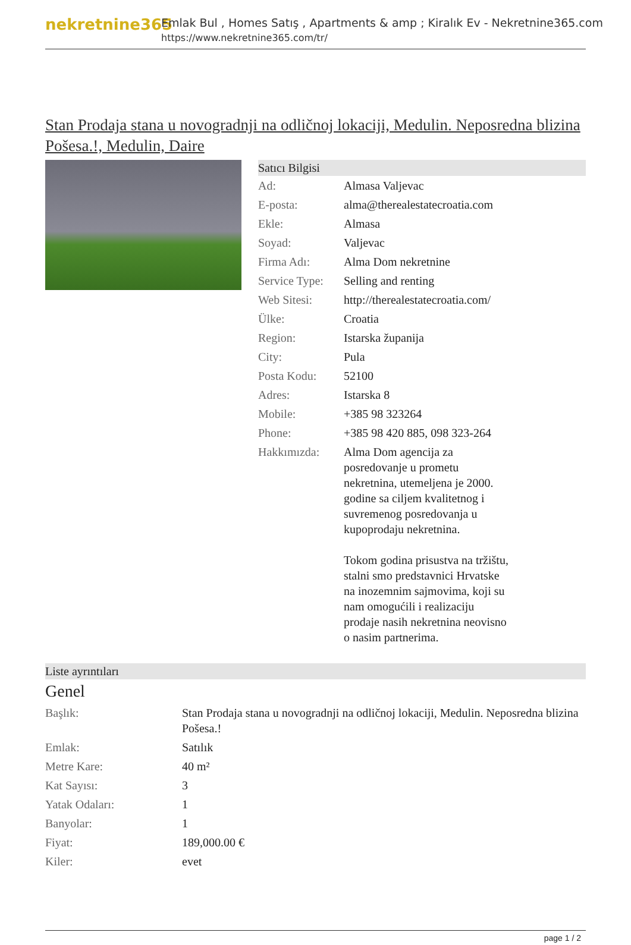nekretnine365
Emlak Bul , Homes Satış , Apartments & amp ; Kiralık Ev - Nekretnine365.com
https://www.nekretnine365.com/tr/
Stan Prodaja stana u novogradnji na odličnoj lokaciji, Medulin. Neposredna blizina Pošesa.!, Medulin, Daire
Satıcı Bilgisi
| Ad: | Almasa Valjevac |
| E-posta: | alma@therealestatecroatia.com |
| Ekle: | Almasa |
| Soyad: | Valjevac |
| Firma Adı: | Alma Dom nekretnine |
| Service Type: | Selling and renting |
| Web Sitesi: | http://therealestatecroatia.com/ |
| Ülke: | Croatia |
| Region: | Istarska županija |
| City: | Pula |
| Posta Kodu: | 52100 |
| Adres: | Istarska 8 |
| Mobile: | +385 98 323264 |
| Phone: | +385 98 420 885, 098 323-264 |
| Hakkımızda: | Alma Dom agencija za posredovanje u prometu nekretnina, utemeljena je 2000. godine sa ciljem kvalitetnog i suvremenog posredovanja u kupoprodaju nekretnina. Tokom godina prisustva na tržištu, stalni smo predstavnici Hrvatske na inozemnim sajmovima, koji su nam omogućili i realizaciju prodaje nasih nekretnina neovisno o nasim partnerima. |
Liste ayrıntıları
Genel
| Başlık: | Stan Prodaja stana u novogradnji na odličnoj lokaciji, Medulin. Neposredna blizina Pošesa.! |
| Emlak: | Satılık |
| Metre Kare: | 40 m² |
| Kat Sayısı: | 3 |
| Yatak Odaları: | 1 |
| Banyolar: | 1 |
| Fiyat: | 189,000.00 € |
| Kiler: | evet |
page 1 / 2